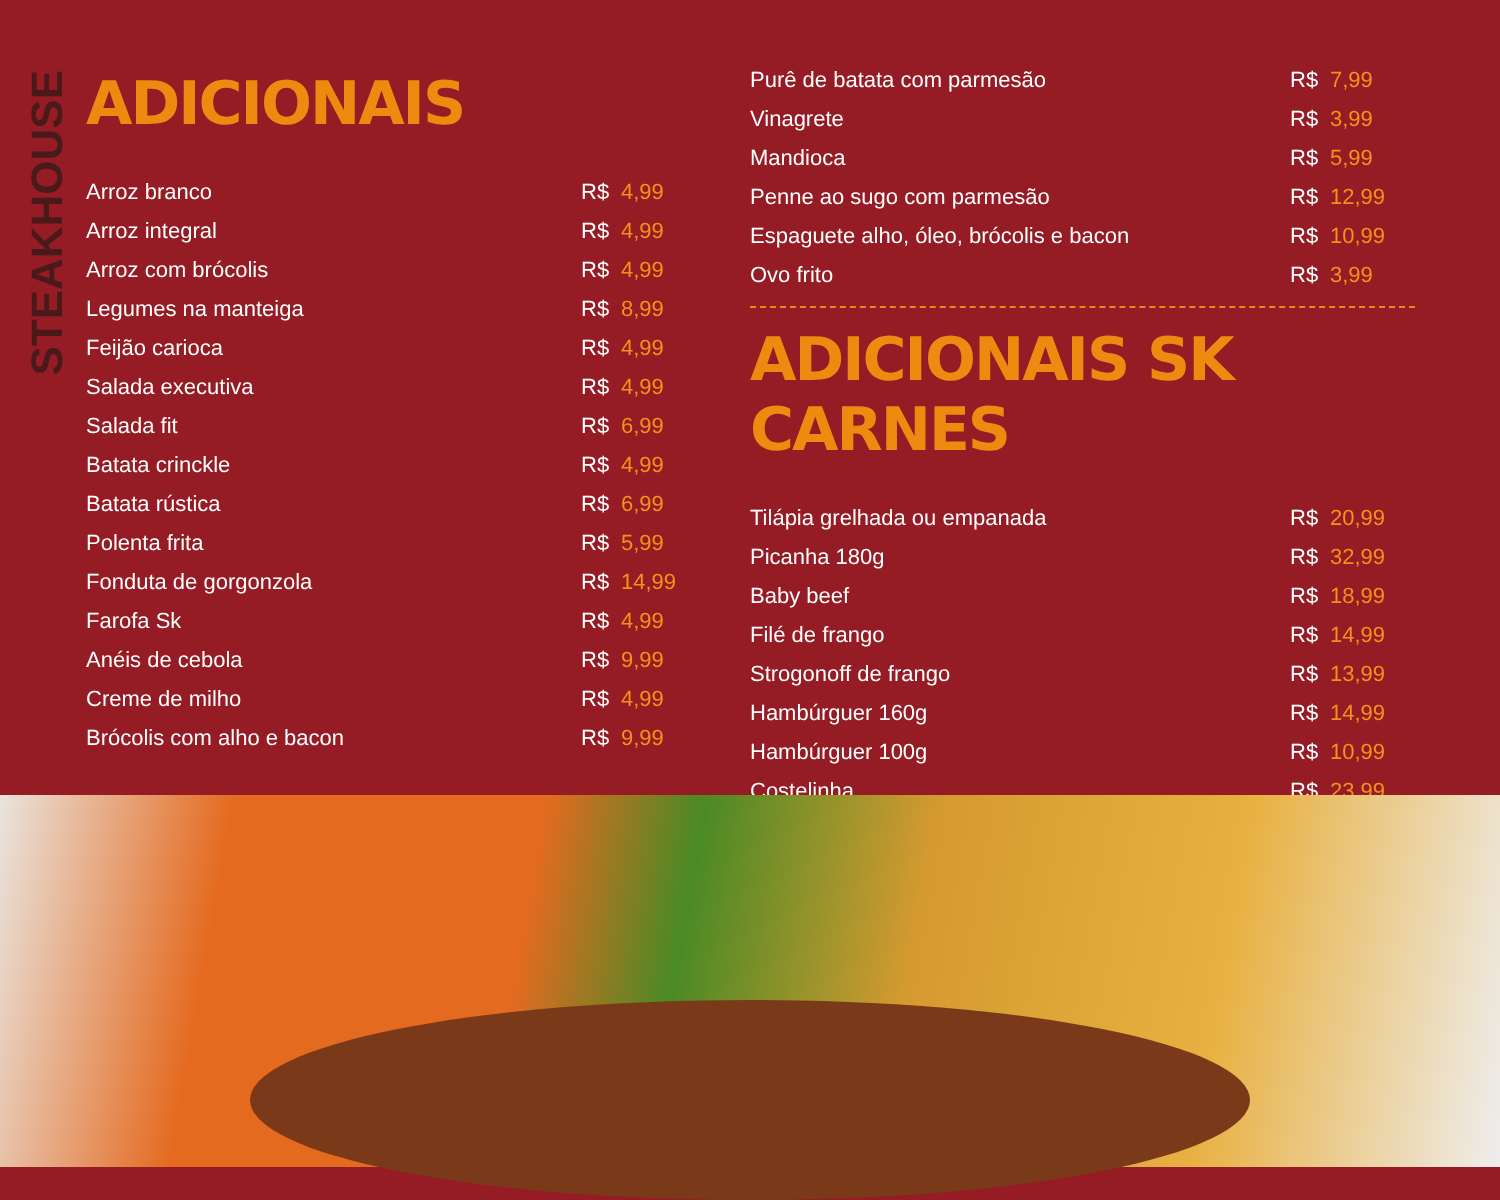STEAKHOUSE
ADICIONAIS
| Arroz branco | R$ | 4,99 |
| Arroz integral | R$ | 4,99 |
| Arroz com brócolis | R$ | 4,99 |
| Legumes na manteiga | R$ | 8,99 |
| Feijão carioca | R$ | 4,99 |
| Salada executiva | R$ | 4,99 |
| Salada fit | R$ | 6,99 |
| Batata crinckle | R$ | 4,99 |
| Batata rústica | R$ | 6,99 |
| Polenta frita | R$ | 5,99 |
| Fonduta de gorgonzola | R$ | 14,99 |
| Farofa Sk | R$ | 4,99 |
| Anéis de cebola | R$ | 9,99 |
| Creme de milho | R$ | 4,99 |
| Brócolis com alho e bacon | R$ | 9,99 |
| Purê de batata com parmesão | R$ | 7,99 |
| Vinagrete | R$ | 3,99 |
| Mandioca | R$ | 5,99 |
| Penne ao sugo com parmesão | R$ | 12,99 |
| Espaguete alho, óleo, brócolis e bacon | R$ | 10,99 |
| Ovo frito | R$ | 3,99 |
ADICIONAIS SK CARNES
| Tilápia grelhada ou empanada | R$ | 20,99 |
| Picanha 180g | R$ | 32,99 |
| Baby beef | R$ | 18,99 |
| Filé de frango | R$ | 14,99 |
| Strogonoff de frango | R$ | 13,99 |
| Hambúrguer 160g | R$ | 14,99 |
| Hambúrguer 100g | R$ | 10,99 |
| Costelinha | R$ | 23,99 |